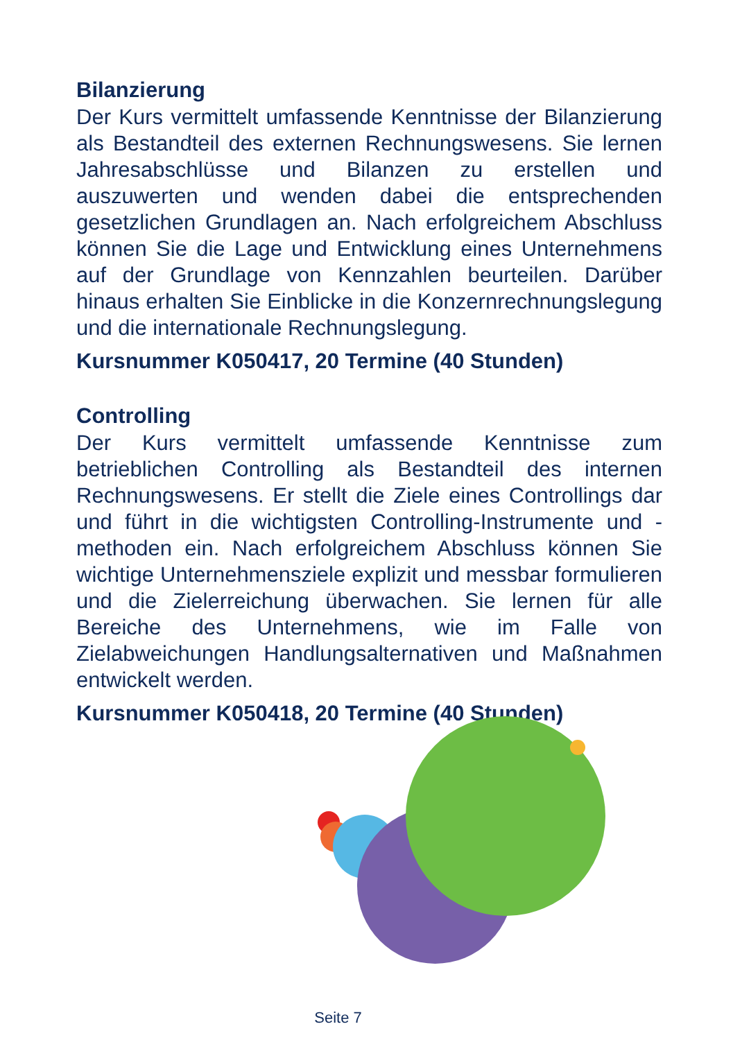Bilanzierung
Der Kurs vermittelt umfassende Kenntnisse der Bilanzierung als Bestandteil des externen Rechnungswesens. Sie lernen Jahresabschlüsse und Bilanzen zu erstellen und auszuwerten und wenden dabei die entsprechenden gesetzlichen Grundlagen an. Nach erfolgreichem Abschluss können Sie die Lage und Entwicklung eines Unternehmens auf der Grundlage von Kennzahlen beurteilen. Darüber hinaus erhalten Sie Einblicke in die Konzernrechnungslegung und die internationale Rechnungslegung.
Kursnummer K050417, 20 Termine (40 Stunden)
Controlling
Der Kurs vermittelt umfassende Kenntnisse zum betrieblichen Controlling als Bestandteil des internen Rechnungswesens. Er stellt die Ziele eines Controllings dar und führt in die wichtigsten Controlling-Instrumente und -methoden ein. Nach erfolgreichem Abschluss können Sie wichtige Unternehmensziele explizit und messbar formulieren und die Zielerreichung überwachen. Sie lernen für alle Bereiche des Unternehmens, wie im Falle von Zielabweichungen Handlungsalternativen und Maßnahmen entwickelt werden.
Kursnummer K050418, 20 Termine (40 Stunden)
Seite 7